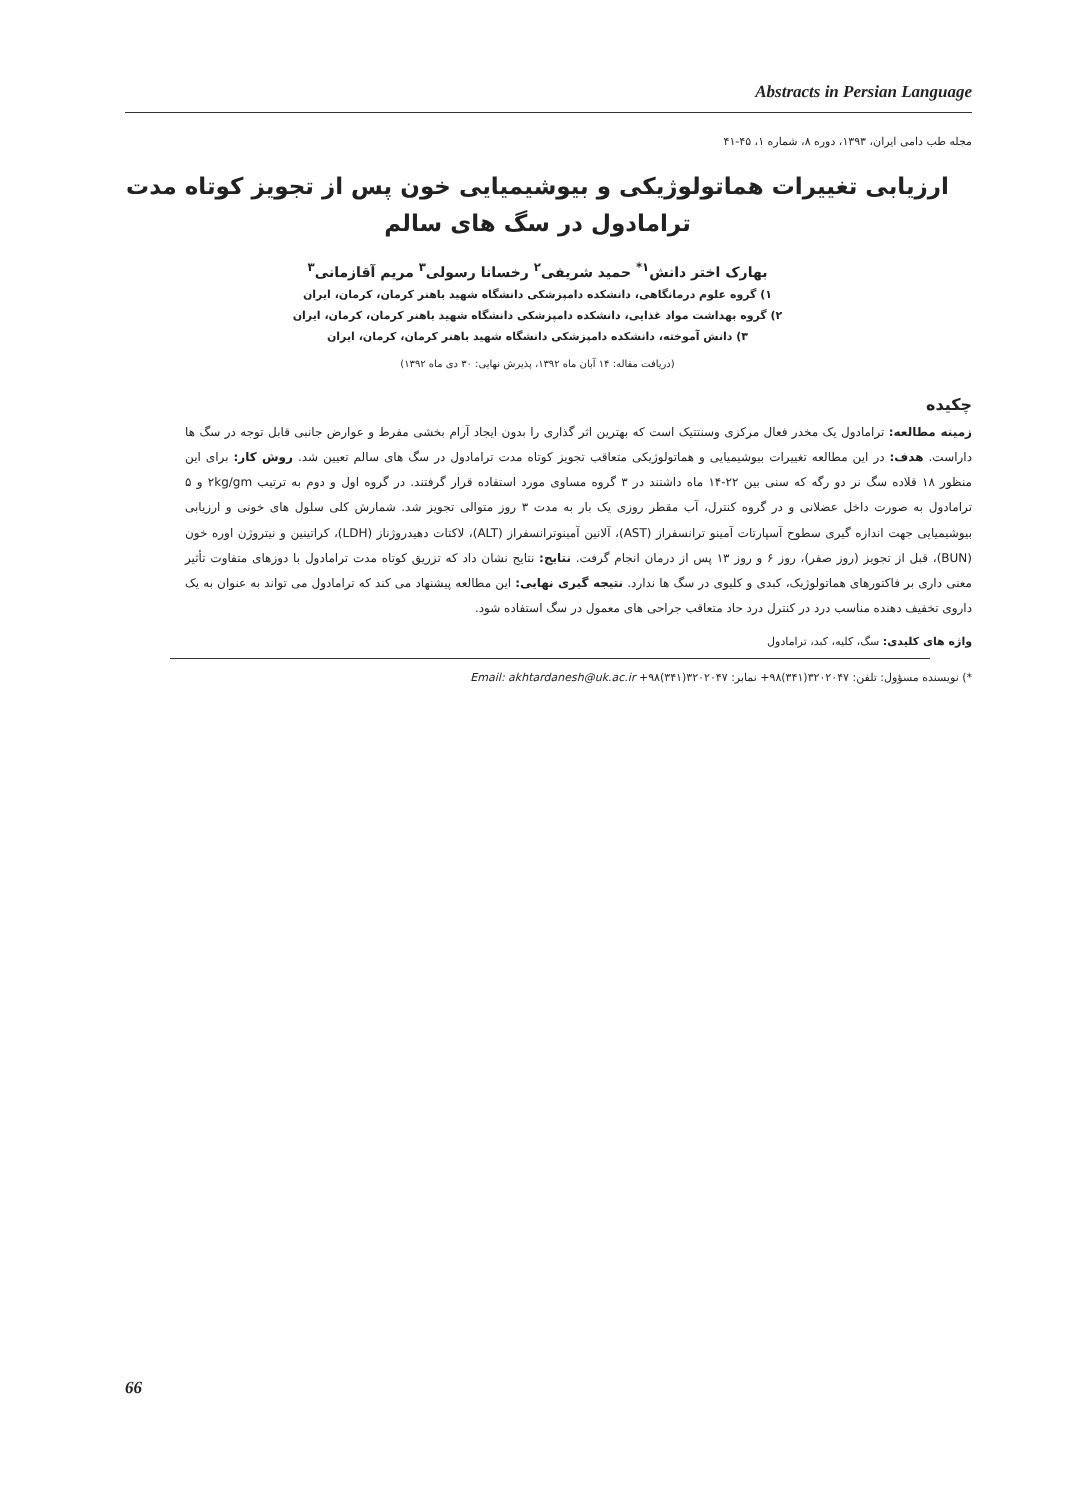Abstracts in Persian Language
مجله طب دامی ایران، ۱۳۹۳، دوره ۸، شماره ۱، ۴۵-۴۱
ارزیابی تغییرات هماتولوژیکی و بیوشیمیایی خون پس از تجویز کوتاه مدت ترامادول در سگ های سالم
بهارک اختر دانش<sup>۱*</sup> حمید شریفی<sup>۲</sup> رخسانا رسولی<sup>۳</sup> مریم آقازمانی<sup>۳</sup>
۱) گروه علوم درمانگاهی، دانشکده دامپزشکی دانشگاه شهید باهنر کرمان، کرمان، ایران
۲) گروه بهداشت مواد غذایی، دانشکده دامپزشکی دانشگاه شهید باهنر کرمان، کرمان، ایران
۳) دانش آموخته، دانشکده دامپزشکی دانشگاه شهید باهنر کرمان، کرمان، ایران
(دریافت مقاله: ۱۴ آبان ماه ۱۳۹۲، پذیرش نهایی: ۳۰ دی ماه ۱۳۹۲)
چکیده
زمینه مطالعه: ترامادول یک مخدر فعال مرکزی وسنتتیک است که بهترین اثر گذاری را بدون ایجاد آرام بخشی مفرط و عوارض جانبی قابل توجه در سگ ها داراست. هدف: در این مطالعه تغییرات بیوشیمیایی و هماتولوژیکی متعاقب تجویز کوتاه مدت ترامادول در سگ های سالم تعیین شد. روش کار: برای این منظور ۱۸ قلاده سگ نر دو رگه که سنی بین ۲۲-۱۴ ماه داشتند در ۳ گروه مساوی مورد استفاده قرار گرفتند. در گروه اول و دوم به ترتیب ۲kg/gm و ۵ ترامادول به صورت داخل عضلانی و در گروه کنترل، آب مقطر روزی یک بار به مدت ۳ روز متوالی تجویز شد. شمارش کلی سلول های خونی و ارزیابی بیوشیمیایی جهت اندازه گیری سطوح آسپارتات آمینو ترانسفراز (AST)، آلانین آمینوترانسفراز (ALT)، لاکتات دهیدروژناز (LDH)، کراتینین و نیتروژن اوره خون (BUN)، قبل از تجویز (روز صفر)، روز ۶ و روز ۱۳ پس از درمان انجام گرفت. نتایج: نتایج نشان داد که تزریق کوتاه مدت ترامادول با دوزهای متفاوت تأثیر معنی داری بر فاکتورهای هماتولوژیک، کبدی و کلیوی در سگ ها ندارد. نتیجه گیری نهایی: این مطالعه پیشنهاد می کند که ترامادول می تواند به عنوان به یک داروی تخفیف دهنده مناسب درد در کنترل درد حاد متعاقب جراحی های معمول در سگ استفاده شود.
واژه های کلیدی: سگ، کلیه، کبد، ترامادول
*) نویسنده مسؤول: تلفن: ۳۲۰۲۰۴۷(۳۴۱)۹۸+ نمابر: ۳۲۰۲۰۴۷(۳۴۱)۹۸+ Email: akhtardanesh@uk.ac.ir
66